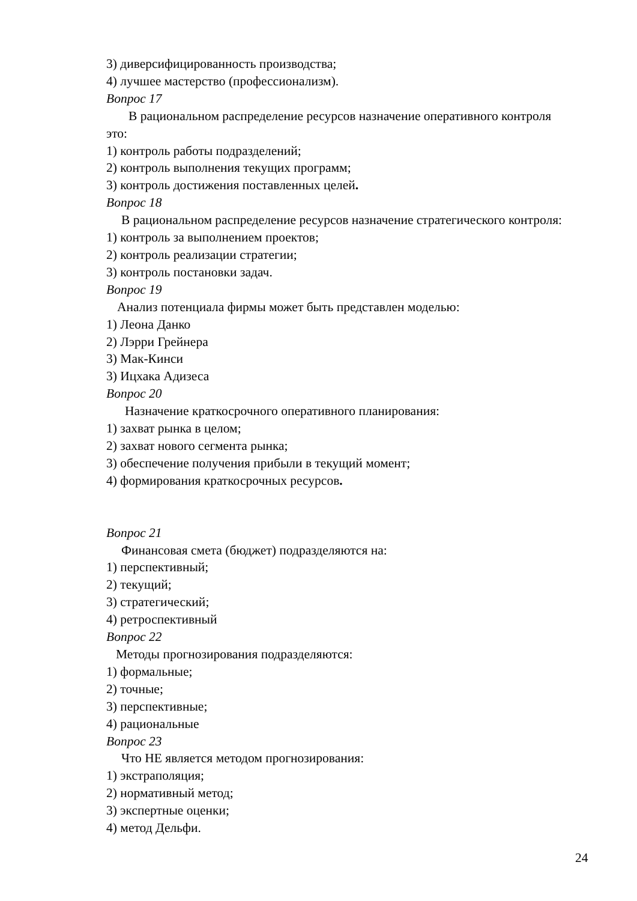3) диверсифицированность производства;
4) лучшее мастерство (профессионализм).
Вопрос 17
В рациональном распределение ресурсов назначение оперативного контроля это:
1) контроль работы подразделений;
2) контроль выполнения текущих программ;
3) контроль достижения поставленных целей.
Вопрос 18
В рациональном распределение ресурсов назначение стратегического контроля:
1) контроль за выполнением проектов;
2) контроль реализации стратегии;
3) контроль постановки задач.
Вопрос 19
Анализ потенциала фирмы может быть представлен моделью:
1) Леона Данко
2) Лэрри Грейнера
3) Мак-Кинси
3) Ицхака Адизеса
Вопрос 20
Назначение краткосрочного оперативного планирования:
1) захват рынка в целом;
2) захват нового сегмента рынка;
3) обеспечение получения прибыли в текущий момент;
4) формирования краткосрочных ресурсов.
Вопрос 21
Финансовая смета (бюджет) подразделяются на:
1) перспективный;
2) текущий;
3) стратегический;
4) ретроспективный
Вопрос 22
Методы прогнозирования подразделяются:
1) формальные;
2) точные;
3) перспективные;
4) рациональные
Вопрос 23
Что НЕ является методом прогнозирования:
1) экстраполяция;
2) нормативный метод;
3) экспертные оценки;
4) метод Дельфи.
24